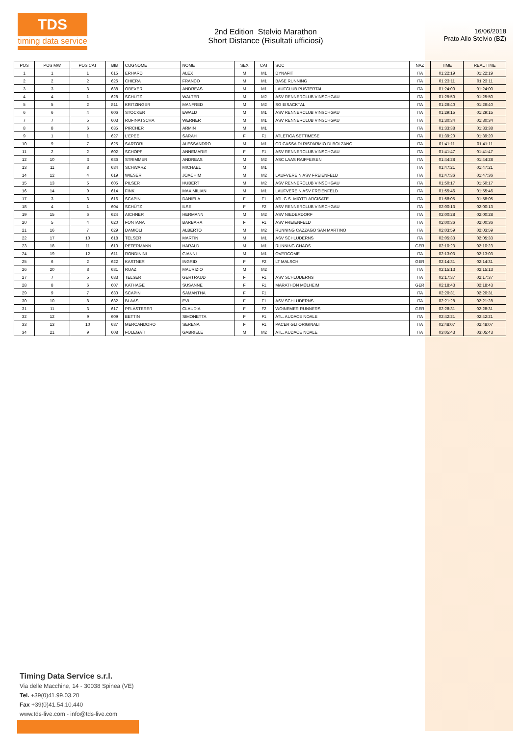TDS
timing data service
2nd Edition Stelvio Marathon
Short Distance (Risultati ufficiosi)
16/06/2018
Prato Allo Stelvio (BZ)
| POS | POS MW | POS CAT | BIB | COGNOME | NOME | SEX | CAT | SOC | NAZ | TIME | REAL TIME |
| --- | --- | --- | --- | --- | --- | --- | --- | --- | --- | --- | --- |
| 1 | 1 | 1 | 615 | ERHARD | ALEX | M | M1 | DYNAFIT | ITA | 01:22:19 | 01:22:19 |
| 2 | 2 | 2 | 626 | CHIERA | FRANCO | M | M1 | BASE RUNNING | ITA | 01:23:11 | 01:23:11 |
| 3 | 3 | 3 | 638 | OBEXER | ANDREAS | M | M1 | LAUFCLUB PUSTERTAL | ITA | 01:24:00 | 01:24:00 |
| 4 | 4 | 1 | 628 | SCHÜTZ | WALTER | M | M2 | ASV RENNERCLUB VINSCHGAU | ITA | 01:25:50 | 01:25:50 |
| 5 | 5 | 2 | 811 | KRITZINGER | MANFRED | M | M2 | SG EISACKTAL | ITA | 01:26:40 | 01:26:40 |
| 6 | 6 | 4 | 606 | STOCKER | EWALD | M | M1 | ASV RENNERCLUB VINSCHGAU | ITA | 01:29:15 | 01:29:15 |
| 7 | 7 | 5 | 603 | RUFINATSCHA | WERNER | M | M1 | ASV RENNERCLUB VINSCHGAU | ITA | 01:30:34 | 01:30:34 |
| 8 | 8 | 6 | 635 | PIRCHER | ARMIN | M | M1 | | ITA | 01:33:38 | 01:33:38 |
| 9 | 1 | 1 | 627 | L'EPEE | SARAH | F | F1 | ATLETICA SETTIMESE | ITA | 01:39:20 | 01:39:20 |
| 10 | 9 | 7 | 625 | SARTORI | ALESSANDRO | M | M1 | CR CASSA DI RISPARMIO DI BOLZANO | ITA | 01:41:11 | 01:41:11 |
| 11 | 2 | 2 | 602 | SCHÖPF | ANNEMARIE | F | F1 | ASV RENNERCLUB VINSCHGAU | ITA | 01:41:47 | 01:41:47 |
| 12 | 10 | 3 | 636 | STRIMMER | ANDREAS | M | M2 | ASC LAAS RAIFFEISEN | ITA | 01:44:28 | 01:44:28 |
| 13 | 11 | 8 | 634 | SCHWARZ | MICHAEL | M | M1 | | ITA | 01:47:21 | 01:47:21 |
| 14 | 12 | 4 | 619 | WIESER | JOACHIM | M | M2 | LAUFVEREIN ASV FREIENFELD | ITA | 01:47:36 | 01:47:36 |
| 15 | 13 | 5 | 605 | PILSER | HUBERT | M | M2 | ASV RENNERCLUB VINSCHGAU | ITA | 01:50:17 | 01:50:17 |
| 16 | 14 | 9 | 614 | FINK | MAXIMILIAN | M | M1 | LAUFVEREIN ASV FREIENFELD | ITA | 01:55:46 | 01:55:46 |
| 17 | 3 | 3 | 616 | SCAPIN | DANIELA | F | F1 | ATL G.S. MIOTTI ARCISATE | ITA | 01:58:05 | 01:58:05 |
| 18 | 4 | 1 | 604 | SCHÜTZ | ILSE | F | F2 | ASV RENNERCLUB VINSCHGAU | ITA | 02:00:13 | 02:00:13 |
| 19 | 15 | 6 | 624 | AICHNER | HERMANN | M | M2 | ASV NIEDERDORF | ITA | 02:00:28 | 02:00:28 |
| 20 | 5 | 4 | 620 | FONTANA | BARBARA | F | F1 | ASV FREIENFELD | ITA | 02:00:36 | 02:00:36 |
| 21 | 16 | 7 | 629 | DAMIOLI | ALBERTO | M | M2 | RUNNING CAZZAGO SAN MARTINO | ITA | 02:03:59 | 02:03:59 |
| 22 | 17 | 10 | 618 | TELSER | MARTIN | M | M1 | ASV SCHLUDERNS | ITA | 02:05:33 | 02:05:33 |
| 23 | 18 | 11 | 610 | PETERMANN | HARALD | M | M1 | RUNNING CHAOS | GER | 02:10:23 | 02:10:23 |
| 24 | 19 | 12 | 611 | RONDININI | GIANNI | M | M1 | OVERCOME | ITA | 02:13:03 | 02:13:03 |
| 25 | 6 | 2 | 622 | KASTNER | INGRID | F | F2 | LT MALSCH | GER | 02:14:31 | 02:14:31 |
| 26 | 20 | 8 | 631 | RUAZ | MAURIZIO | M | M2 | | ITA | 02:15:13 | 02:15:13 |
| 27 | 7 | 5 | 633 | TELSER | GERTRAUD | F | F1 | ASV SCHLUDERNS | ITA | 02:17:37 | 02:17:37 |
| 28 | 8 | 6 | 607 | KATHAGE | SUSANNE | F | F1 | MARATHON MÜLHEIM | GER | 02:18:43 | 02:18:43 |
| 29 | 9 | 7 | 630 | SCAPIN | SAMANTHA | F | F1 | | ITA | 02:20:31 | 02:20:31 |
| 30 | 10 | 8 | 632 | BLAAS | EVI | F | F1 | ASV SCHLUDERNS | ITA | 02:21:28 | 02:21:28 |
| 31 | 11 | 3 | 617 | PFLÄSTERER | CLAUDIA | F | F2 | WOINEMER RUNNERS | GER | 02:28:31 | 02:28:31 |
| 32 | 12 | 9 | 609 | BETTIN | SIMONETTA | F | F1 | ATL. AUDACE NOALE | ITA | 02:42:21 | 02:42:21 |
| 33 | 13 | 10 | 637 | MERCANDORO | SERENA | F | F1 | PACER GLI ORIGINALI | ITA | 02:48:07 | 02:48:07 |
| 34 | 21 | 9 | 608 | FOLEGATI | GABRIELE | M | M2 | ATL. AUDACE NOALE | ITA | 03:05:43 | 03:05:43 |
Timing Data Service s.r.l.
Via delle Macchine, 14 - 30038 Spinea (VE)
Tel. +39(0)41.99.03.20
Fax +39(0)41.54.10.440
www.tds-live.com - info@tds-live.com